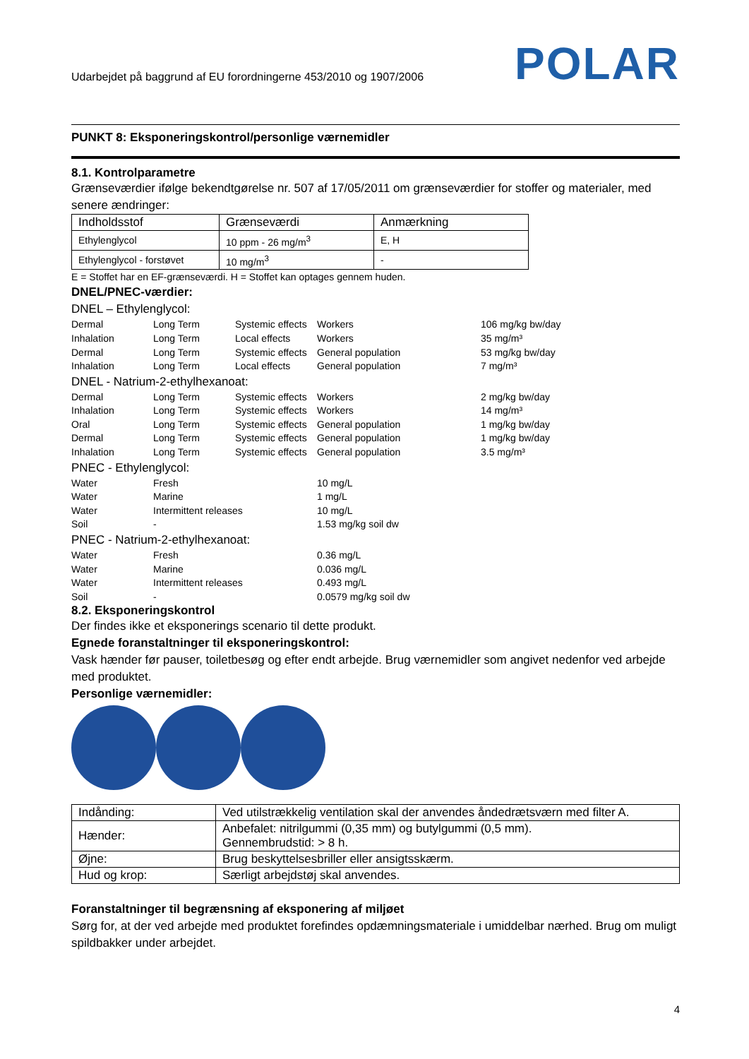Udarbejdet på baggrund af EU forordningerne 453/2010 og 1907/2006 POLAR
PUNKT 8: Eksponeringskontrol/personlige værnemidler
8.1. Kontrolparametre
Grænseværdier ifølge bekendtgørelse nr. 507 af 17/05/2011 om grænseværdier for stoffer og materialer, med senere ændringer:
| Indholdsstof | Grænseværdi | Anmærkning |
| Ethylenglycol | 10 ppm - 26 mg/m<sup>3</sup> | E, H |
| Ethylenglycol - forstøvet | 10 mg/m<sup>3</sup> | - |
E = Stoffet har en EF-grænseværdi. H = Stoffet kan optages gennem huden.
DNEL/PNEC-værdier:
DNEL – Ethylenglycol:
Dermal Long Term Systemic effects Workers 106 mg/kg bw/day Inhalation Long Term Local effects Workers 35 mg/m³ Dermal Long Term Systemic effects General population 53 mg/kg bw/day Inhalation Long Term Local effects General population 7 mg/m³
DNEL - Natrium-2-ethylhexanoat:
Dermal Long Term Systemic effects Workers 2 mg/kg bw/day Inhalation Long Term Systemic effects Workers 14 mg/m³ Oral Long Term Systemic effects General population 1 mg/kg bw/day Dermal Long Term Systemic effects General population 1 mg/kg bw/day Inhalation Long Term Systemic effects General population 3.5 mg/m³
PNEC - Ethylenglycol:
Water Fresh 10 mg/L Water Marine 1 mg/L Water Intermittent releases 10 mg/L Soil - 1.53 mg/kg soil dw
PNEC - Natrium-2-ethylhexanoat:
Water Fresh 0.36 mg/L Water Marine 0.036 mg/L Water Intermittent releases 0.493 mg/L Soil - 0.0579 mg/kg soil dw
8.2. Eksponeringskontrol
Der findes ikke et eksponerings scenario til dette produkt.
Egnede foranstaltninger til eksponeringskontrol:
Vask hænder før pauser, toiletbesøg og efter endt arbejde. Brug værnemidler som angivet nedenfor ved arbejde med produktet.
Personlige værnemidler:
| Indånding: | Ved utilstrækkelig ventilation skal der anvendes åndedrætsværn med filter A. |
| Hænder: | Anbefalet: nitrilgummi (0,35 mm) og butylgummi (0,5 mm). Gennembrudstid: > 8 h. |
| Øjne: | Brug beskyttelsesbriller eller ansigtsskærm. |
| Hud og krop: | Særligt arbejdstøj skal anvendes. |
Foranstaltninger til begrænsning af eksponering af miljøet
Sørg for, at der ved arbejde med produktet forefindes opdæmningsmateriale i umiddelbar nærhed. Brug om muligt spildbakker under arbejdet.
4